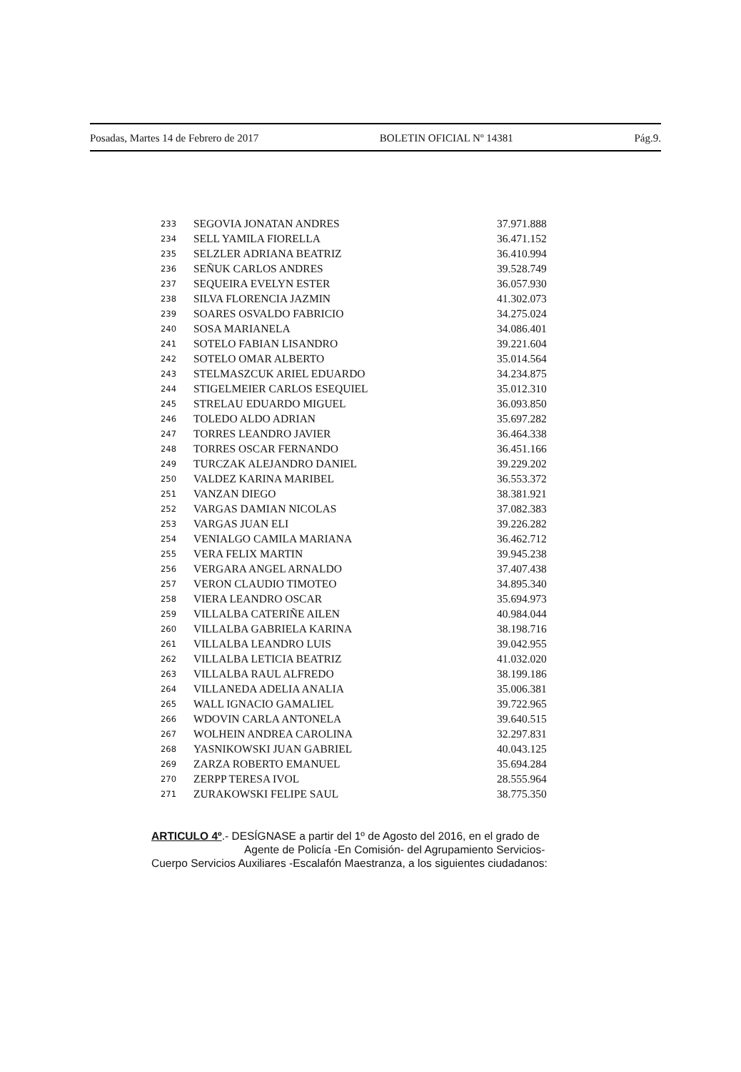Posadas, Martes 14 de Febrero de 2017 BOLETIN OFICIAL Nº 14381 Pág.9.
| 233 | SEGOVIA JONATAN ANDRES | 37.971.888 |
| 234 | SELL YAMILA FIORELLA | 36.471.152 |
| 235 | SELZLER ADRIANA BEATRIZ | 36.410.994 |
| 236 | SEÑUK CARLOS ANDRES | 39.528.749 |
| 237 | SEQUEIRA EVELYN ESTER | 36.057.930 |
| 238 | SILVA FLORENCIA JAZMIN | 41.302.073 |
| 239 | SOARES OSVALDO FABRICIO | 34.275.024 |
| 240 | SOSA MARIANELA | 34.086.401 |
| 241 | SOTELO FABIAN LISANDRO | 39.221.604 |
| 242 | SOTELO OMAR ALBERTO | 35.014.564 |
| 243 | STELMASZCUK ARIEL EDUARDO | 34.234.875 |
| 244 | STIGELMEIER CARLOS ESEQUIEL | 35.012.310 |
| 245 | STRELAU EDUARDO MIGUEL | 36.093.850 |
| 246 | TOLEDO ALDO ADRIAN | 35.697.282 |
| 247 | TORRES LEANDRO JAVIER | 36.464.338 |
| 248 | TORRES OSCAR FERNANDO | 36.451.166 |
| 249 | TURCZAK ALEJANDRO DANIEL | 39.229.202 |
| 250 | VALDEZ KARINA MARIBEL | 36.553.372 |
| 251 | VANZAN DIEGO | 38.381.921 |
| 252 | VARGAS DAMIAN NICOLAS | 37.082.383 |
| 253 | VARGAS JUAN ELI | 39.226.282 |
| 254 | VENIALGO CAMILA MARIANA | 36.462.712 |
| 255 | VERA FELIX MARTIN | 39.945.238 |
| 256 | VERGARA ANGEL ARNALDO | 37.407.438 |
| 257 | VERON CLAUDIO TIMOTEO | 34.895.340 |
| 258 | VIERA LEANDRO OSCAR | 35.694.973 |
| 259 | VILLALBA CATERIÑE AILEN | 40.984.044 |
| 260 | VILLALBA GABRIELA KARINA | 38.198.716 |
| 261 | VILLALBA LEANDRO LUIS | 39.042.955 |
| 262 | VILLALBA LETICIA BEATRIZ | 41.032.020 |
| 263 | VILLALBA RAUL ALFREDO | 38.199.186 |
| 264 | VILLANEDA ADELIA ANALIA | 35.006.381 |
| 265 | WALL IGNACIO GAMALIEL | 39.722.965 |
| 266 | WDOVIN CARLA ANTONELA | 39.640.515 |
| 267 | WOLHEIN ANDREA CAROLINA | 32.297.831 |
| 268 | YASNIKOWSKI JUAN GABRIEL | 40.043.125 |
| 269 | ZARZA ROBERTO EMANUEL | 35.694.284 |
| 270 | ZERPP TERESA IVOL | 28.555.964 |
| 271 | ZURAKOWSKI FELIPE SAUL | 38.775.350 |
ARTICULO 4º.- DESÍGNASE a partir del 1º de Agosto del 2016, en el grado de
Agente de Policía -En Comisión- del Agrupamiento Servicios-
Cuerpo Servicios Auxiliares -Escalafón Maestranza, a los siguientes ciudadanos: